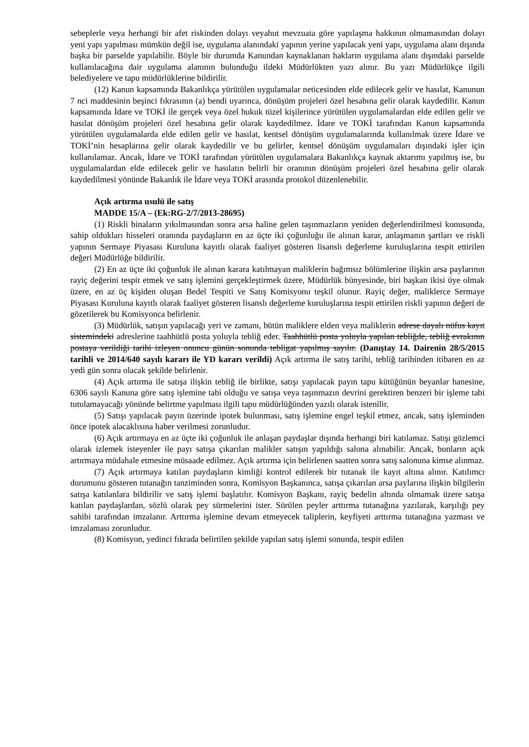sebeplerle veya herhangi bir afet riskinden dolayı veyahut mevzuata göre yapılaşma hakkının olmamasından dolayı yeni yapı yapılması mümkün değil ise, uygulama alanındaki yapının yerine yapılacak yeni yapı, uygulama alanı dışında başka bir parselde yapılabilir. Böyle bir durumda Kanundan kaynaklanan hakların uygulama alanı dışındaki parselde kullanılacağına dair uygulama alanının bulunduğu ildeki Müdürlükten yazı alınır. Bu yazı Müdürlükçe ilgili belediyelere ve tapu müdürlüklerine bildirilir.
(12) Kanun kapsamında Bakanlıkça yürütülen uygulamalar neticesinden elde edilecek gelir ve hasılat, Kanunun 7 nci maddesinin beşinci fıkrasının (a) bendi uyarınca, dönüşüm projeleri özel hesabına gelir olarak kaydedilir. Kanun kapsamında İdare ve TOKİ ile gerçek veya özel hukuk tüzel kişilerince yürütülen uygulamalardan elde edilen gelir ve hasılat dönüşüm projeleri özel hesabına gelir olarak kaydedilmez. İdare ve TOKİ tarafından Kanun kapsamında yürütülen uygulamalarda elde edilen gelir ve hasılat, kentsel dönüşüm uygulamalarında kullanılmak üzere İdare ve TOKİ’nin hesaplarına gelir olarak kaydedilir ve bu gelirler, kentsel dönüşüm uygulamaları dışındaki işler için kullanılamaz. Ancak, İdare ve TOKİ tarafından yürütülen uygulamalara Bakanlıkça kaynak aktarımı yapılmış ise, bu uygulamalardan elde edilecek gelir ve hasılatın belirli bir oranının dönüşüm projeleri özel hesabına gelir olarak kaydedilmesi yönünde Bakanlık ile İdare veya TOKİ arasında protokol düzenlenebilir.
Açık artırma usulü ile satış
MADDE 15/A – (Ek:RG-2/7/2013-28695)
(1) Riskli binaların yıkılmasından sonra arsa haline gelen taşınmazların yeniden değerlendirilmesi konusunda, sahip oldukları hisseleri oranında paydaşların en az üçte iki çoğunluğu ile alınan karar, anlaşmanın şartları ve riskli yapının Sermaye Piyasası Kuruluna kayıtlı olarak faaliyet gösteren lisanslı değerleme kuruluşlarına tespit ettirilen değeri Müdürlüğe bildirilir.
(2) En az üçte iki çoğunluk ile alınan karara katılmayan maliklerin bağımsız bölümlerine ilişkin arsa paylarının rayiç değerini tespit etmek ve satış işlemini gerçekleştirmek üzere, Müdürlük bünyesinde, biri başkan ikisi üye olmak üzere, en az üç kişiden oluşan Bedel Tespiti ve Satış Komisyonu teşkil olunur. Rayiç değer, maliklerce Sermaye Piyasası Kuruluna kayıtlı olarak faaliyet gösteren lisanslı değerleme kuruluşlarına tespit ettirilen riskli yapının değeri de gözetilerek bu Komisyonca belirlenir.
(3) Müdürlük, satışın yapılacağı yeri ve zamanı, bütün maliklere elden veya maliklerin adrese dayalı nüfus kayıt sistemindeki adreslerine taahhütlü posta yoluyla tebliğ eder. Taahhütlü posta yoluyla yapılan tebliğde, tebliğ evrakının postaya verildiği tarihi izleyen onuncu günün sonunda tebligat yapılmış sayılır. (Danıştay 14. Dairenin 28/5/2015 tarihli ve 2014/640 sayılı kararı ile YD kararı verildi) Açık artırma ile satış tarihi, tebliğ tarihinden itibaren en az yedi gün sonra olacak şekilde belirlenir.
(4) Açık artırma ile satışa ilişkin tebliğ ile birlikte, satışı yapılacak payın tapu kütüğünün beyanlar hanesine, 6306 sayılı Kanuna göre satış işlemine tabi olduğu ve satışa veya taşınmazın devrini gerektiren benzeri bir işleme tabi tutulamayacağı yönünde belirtme yapılması ilgili tapu müdürlüğünden yazılı olarak istenilir.
(5) Satışı yapılacak payın üzerinde ipotek bulunması, satış işlemine engel teşkil etmez, ancak, satış işleminden önce ipotek alacaklısına haber verilmesi zorunludur.
(6) Açık artırmaya en az üçte iki çoğunluk ile anlaşan paydaşlar dışında herhangi biri katılamaz. Satışı gözlemci olarak izlemek isteyenler ile payı satışa çıkarılan malikler satışın yapıldığı salona alınabilir. Ancak, bunların açık artırmaya müdahale etmesine müsaade edilmez. Açık artırma için belirlenen saatten sonra satış salonuna kimse alınmaz.
(7) Açık artırmaya katılan paydaşların kimliği kontrol edilerek bir tutanak ile kayıt altına alınır. Katılımcı durumunu gösteren tutanağın tanziminden sonra, Komisyon Başkanınca, satışa çıkarılan arsa paylarına ilişkin bilgilerin satışa katılanlara bildirilir ve satış işlemi başlatılır. Komisyon Başkanı, rayiç bedelin altında olmamak üzere satışa katılan paydaşlardan, sözlü olarak pey sürmelerini ister. Sürülen peyler arttırma tutanağına yazılarak, karşılığı pey sahibi tarafından imzalanır. Arttırma işlemine devam etmeyecek taliplerin, keyfiyeti arttırma tutanağına yazması ve imzalaması zorunludur.
(8) Komisyon, yedinci fıkrada belirtilen şekilde yapılan satış işlemi sonunda, tespit edilen